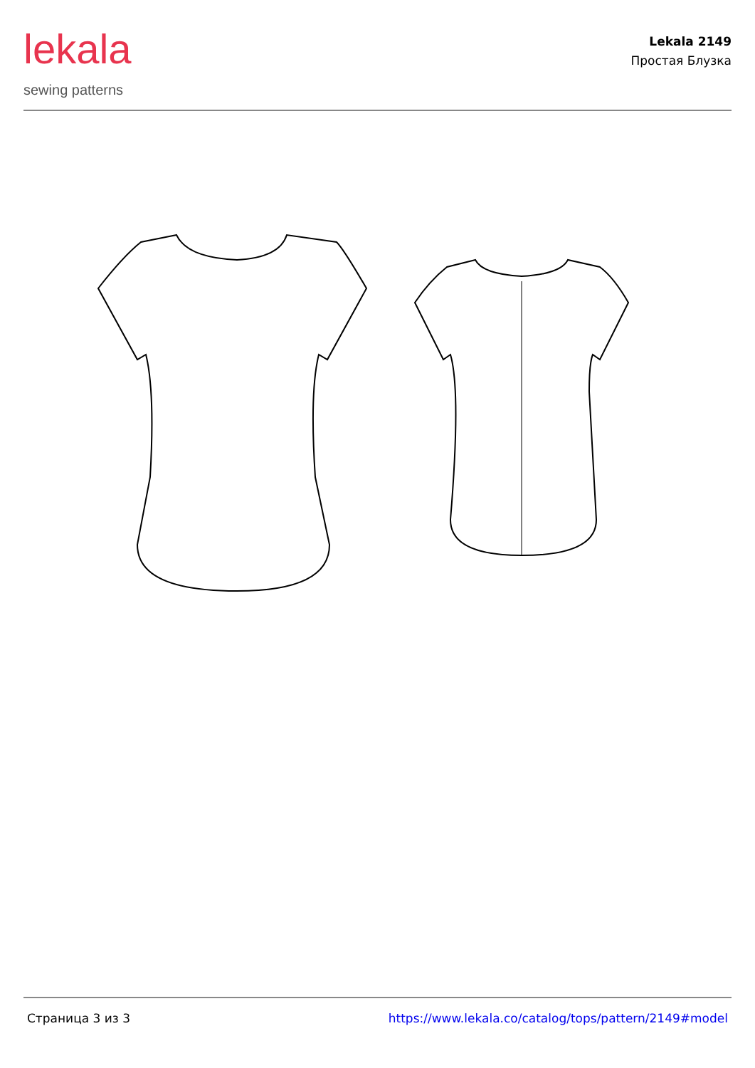lekala
sewing patterns
Lekala 2149
Простая Блузка
Страница 3 из 3 https://www.lekala.co/catalog/tops/pattern/2149#model